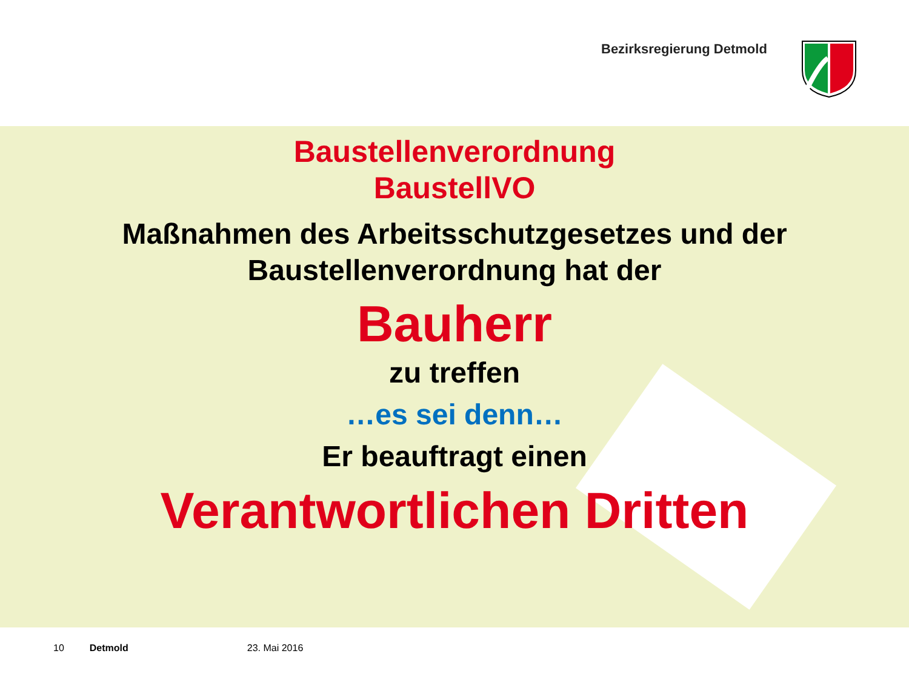Bezirksregierung Detmold
Baustellenverordnung
BaustellVO
Maßnahmen des Arbeitsschutzgesetzes und der
Baustellenverordnung hat der
Bauherr
zu treffen
…es sei denn…
Er beauftragt einen
Verantwortlichen Dritten
10 Detmold 23. Mai 2016